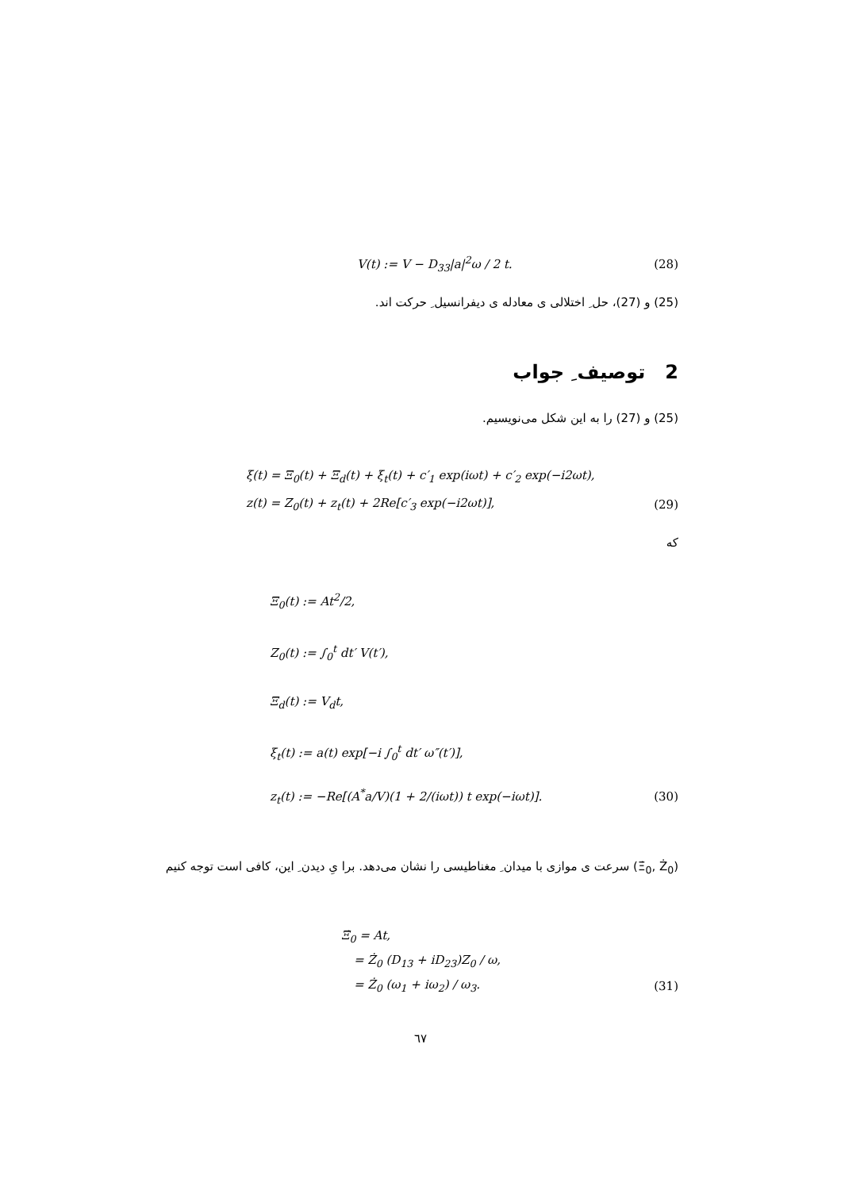V(t) := V − D<sub>33</sub>|a|<sup>2</sup>ω / 2 t. (28)
(25) و (27)، حل ِ اختلالی ی معادله ی دیفرانسیل ِ حرکت اند.
2 توصیف ِ جواب
(25) و (27) را به این شکل می‌نویسیم.
ξ(t) = Ξ<sub>0</sub>(t) + Ξ<sub>d</sub>(t) + ξ<sub>t</sub>(t) + c′<sub>1</sub> exp(iωt) + c′<sub>2</sub> exp(−i2ωt),
z(t) = Z<sub>0</sub>(t) + z<sub>t</sub>(t) + 2Re[c′<sub>3</sub> exp(−i2ωt)], (29)
که
Ξ<sub>0</sub>(t) := At<sup>2</sup>/2,
Z<sub>0</sub>(t) := ∫<sub>0</sub><sup>t</sup> dt′ V(t′),
Ξ<sub>d</sub>(t) := V<sub>d</sub>t,
ξ<sub>t</sub>(t) := a(t) exp[−i ∫<sub>0</sub><sup>t</sup> dt′ ω″(t′)],
z<sub>t</sub>(t) := −Re[(A<sup>*</sup>a/V)(1 + 2/(iωt)) t exp(−iωt)]. (30)
(Ξ̇<sub>0</sub>, Ż<sub>0</sub>) سرعت ی موازی با میدان ِ مغناطیسی را نشان می‌دهد. برا یِ دیدن ِ این، کافی است توجه کنیم
Ξ̇<sub>0</sub> = At,
= Ż<sub>0</sub> (D<sub>13</sub> + iD<sub>23</sub>)Z<sub>0</sub> / ω,
= Ż<sub>0</sub> (ω<sub>1</sub> + iω<sub>2</sub>) / ω<sub>3</sub>. (31)
٦٧